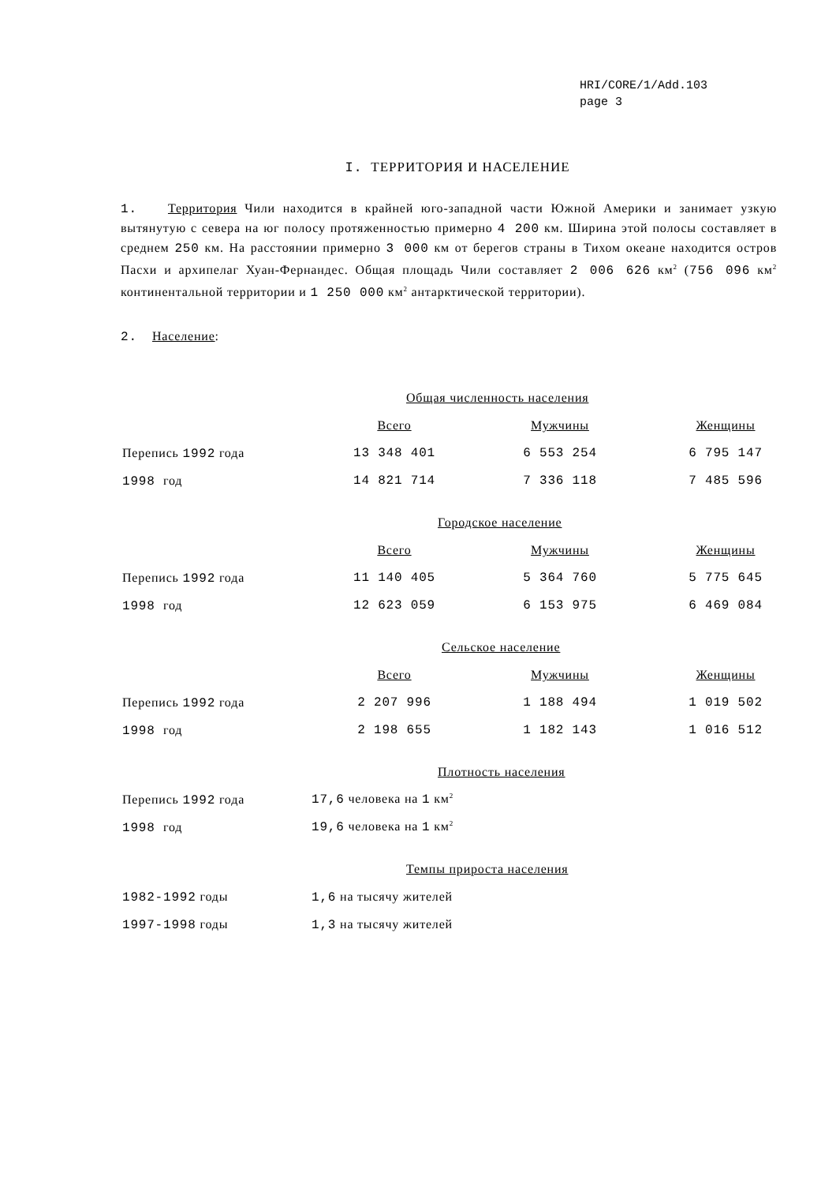HRI/CORE/1/Add.103
page 3
I. ТЕРРИТОРИЯ И НАСЕЛЕНИЕ
1. Территория Чили находится в крайней юго-западной части Южной Америки и занимает узкую вытянутую с севера на юг полосу протяженностью примерно 4 200 км. Ширина этой полосы составляет в среднем 250 км. На расстоянии примерно 3 000 км от берегов страны в Тихом океане находится остров Пасхи и архипелаг Хуан-Фернандес. Общая площадь Чили составляет 2 006 626 км<sup>2</sup> (756 096 км<sup>2</sup> континентальной территории и 1 250 000 км<sup>2</sup> антарктической территории).
2. Население:
| | Общая численность населения | | |
| | Всего | Мужчины | Женщины |
| Перепись 1992 года | 13 348 401 | 6 553 254 | 6 795 147 |
| 1998 год | 14 821 714 | 7 336 118 | 7 485 596 |
| | Городское население | | |
| | Всего | Мужчины | Женщины |
| Перепись 1992 года | 11 140 405 | 5 364 760 | 5 775 645 |
| 1998 год | 12 623 059 | 6 153 975 | 6 469 084 |
| | Сельское население | | |
| | Всего | Мужчины | Женщины |
| Перепись 1992 года | 2 207 996 | 1 188 494 | 1 019 502 |
| 1998 год | 2 198 655 | 1 182 143 | 1 016 512 |
| | Плотность населения | | |
| Перепись 1992 года | 17,6 человека на 1 км<sup>2</sup> | | |
| 1998 год | 19,6 человека на 1 км<sup>2</sup> | | |
| | Темпы прироста населения | | |
| 1982-1992 годы | 1,6 на тысячу жителей | | |
| 1997-1998 годы | 1,3 на тысячу жителей | | |